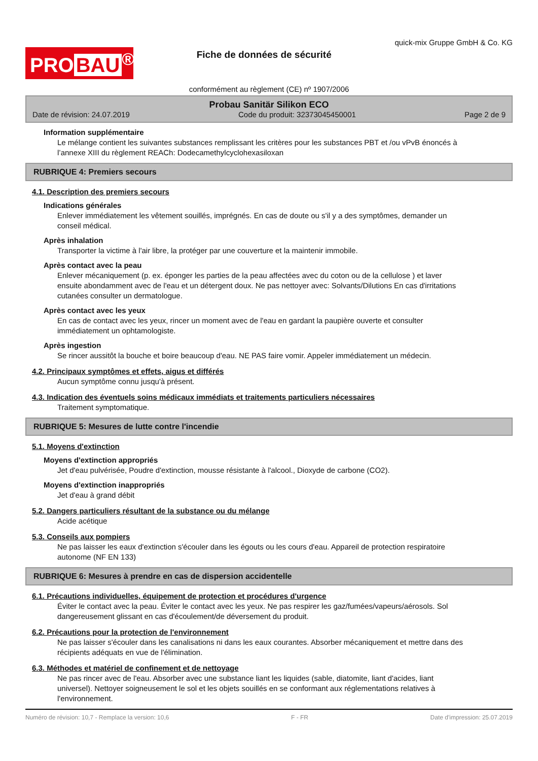PRO BAU<sup>®</sup>
Fiche de données de sécurité
quick-mix Gruppe GmbH & Co. KG
conformément au règlement (CE) nº 1907/2006
Probau Sanitär Silikon ECO
Date de révision: 24.07.2019 Code du produit: 32373045450001 Page 2 de 9
Information supplémentaire
Le mélange contient les suivantes substances remplissant les critères pour les substances PBT et /ou vPvB énoncés à l’annexe XIII du règlement REACh: Dodecamethylcyclohexasiloxan
RUBRIQUE 4: Premiers secours
4.1. Description des premiers secours
Indications générales
Enlever immédiatement les vêtement souillés, imprégnés. En cas de doute ou s'il y a des symptômes, demander un conseil médical.
Après inhalation
Transporter la victime à l'air libre, la protéger par une couverture et la maintenir immobile.
Après contact avec la peau
Enlever mécaniquement (p. ex. éponger les parties de la peau affectées avec du coton ou de la cellulose ) et laver ensuite abondamment avec de l'eau et un détergent doux. Ne pas nettoyer avec: Solvants/Dilutions En cas d'irritations cutanées consulter un dermatologue.
Après contact avec les yeux
En cas de contact avec les yeux, rincer un moment avec de l'eau en gardant la paupière ouverte et consulter immédiatement un ophtamologiste.
Après ingestion
Se rincer aussitôt la bouche et boire beaucoup d'eau. NE PAS faire vomir. Appeler immédiatement un médecin.
4.2. Principaux symptômes et effets, aigus et différés
Aucun symptôme connu jusqu'à présent.
4.3. Indication des éventuels soins médicaux immédiats et traitements particuliers nécessaires
Traitement symptomatique.
RUBRIQUE 5: Mesures de lutte contre l'incendie
5.1. Moyens d'extinction
Moyens d'extinction appropriés
Jet d'eau pulvérisée, Poudre d'extinction, mousse résistante à l'alcool., Dioxyde de carbone (CO2).
Moyens d'extinction inappropriés
Jet d'eau à grand débit
5.2. Dangers particuliers résultant de la substance ou du mélange
Acide acétique
5.3. Conseils aux pompiers
Ne pas laisser les eaux d'extinction s'écouler dans les égouts ou les cours d'eau. Appareil de protection respiratoire autonome (NF EN 133)
RUBRIQUE 6: Mesures à prendre en cas de dispersion accidentelle
6.1. Précautions individuelles, équipement de protection et procédures d'urgence
Éviter le contact avec la peau. Éviter le contact avec les yeux. Ne pas respirer les gaz/fumées/vapeurs/aérosols. Sol dangereusement glissant en cas d'écoulement/de déversement du produit.
6.2. Précautions pour la protection de l'environnement
Ne pas laisser s'écouler dans les canalisations ni dans les eaux courantes. Absorber mécaniquement et mettre dans des récipients adéquats en vue de l'élimination.
6.3. Méthodes et matériel de confinement et de nettoyage
Ne pas rincer avec de l'eau. Absorber avec une substance liant les liquides (sable, diatomite, liant d'acides, liant universel). Nettoyer soigneusement le sol et les objets souillés en se conformant aux réglementations relatives à l'environnement.
Numéro de révision: 10,7 - Remplace la version: 10,6 F - FR Date d'impression: 25.07.2019